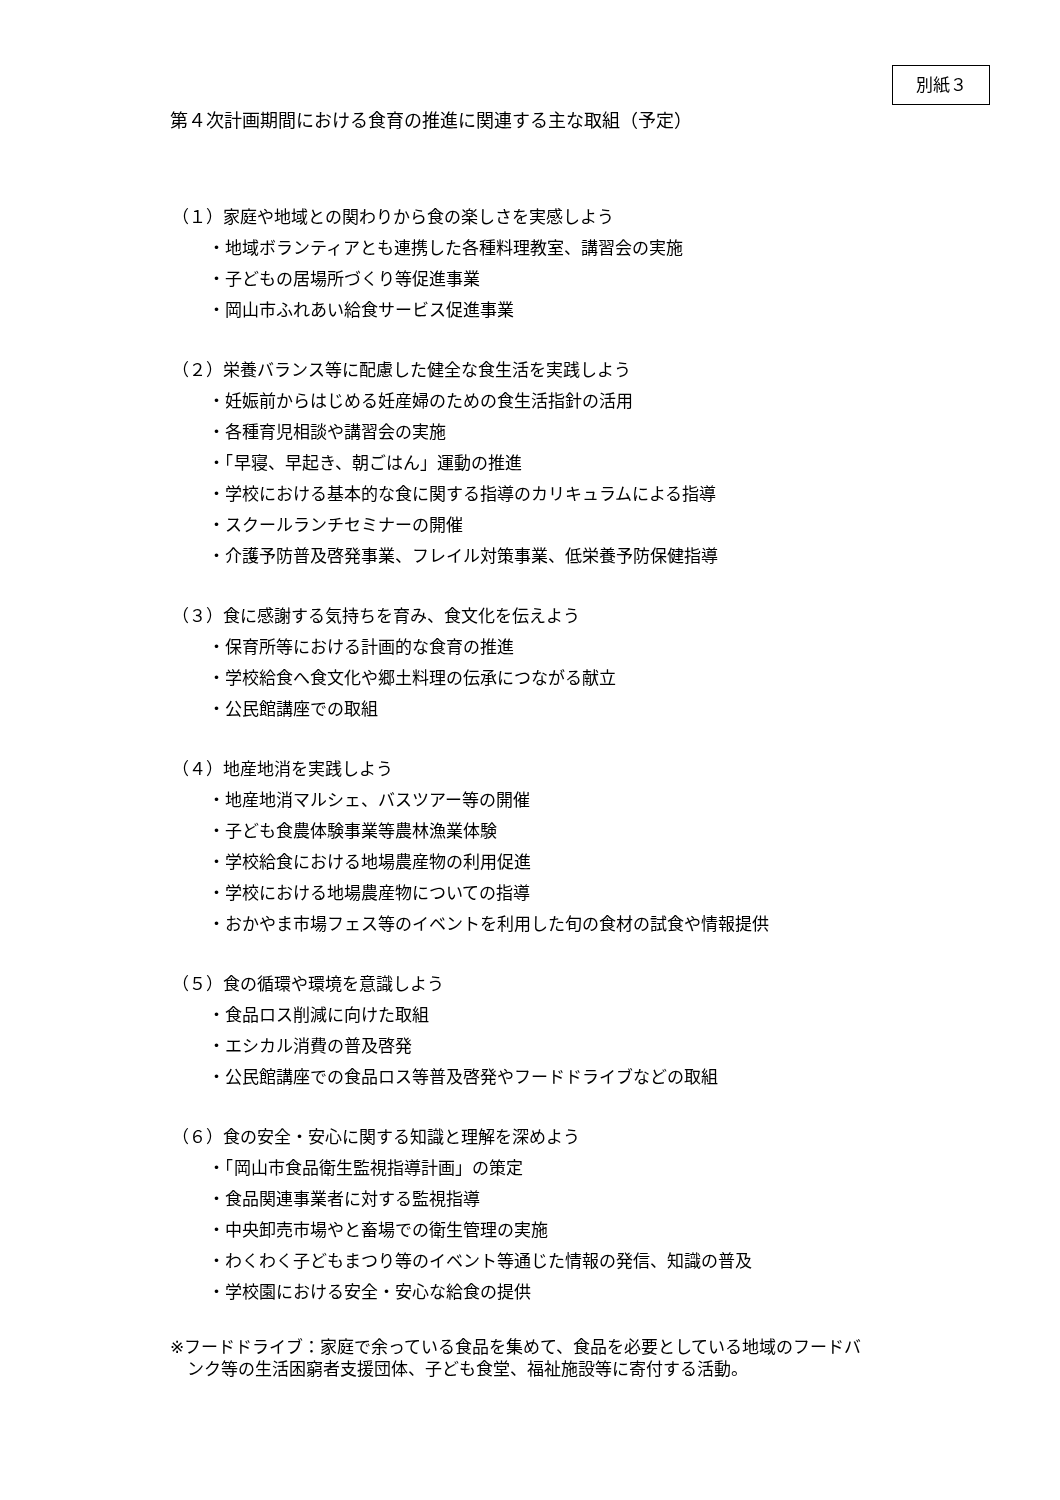別紙３
第４次計画期間における食育の推進に関連する主な取組（予定）
（１）家庭や地域との関わりから食の楽しさを実感しよう
・地域ボランティアとも連携した各種料理教室、講習会の実施
・子どもの居場所づくり等促進事業
・岡山市ふれあい給食サービス促進事業
（２）栄養バランス等に配慮した健全な食生活を実践しよう
・妊娠前からはじめる妊産婦のための食生活指針の活用
・各種育児相談や講習会の実施
・「早寝、早起き、朝ごはん」運動の推進
・学校における基本的な食に関する指導のカリキュラムによる指導
・スクールランチセミナーの開催
・介護予防普及啓発事業、フレイル対策事業、低栄養予防保健指導
（３）食に感謝する気持ちを育み、食文化を伝えよう
・保育所等における計画的な食育の推進
・学校給食へ食文化や郷土料理の伝承につながる献立
・公民館講座での取組
（４）地産地消を実践しよう
・地産地消マルシェ、バスツアー等の開催
・子ども食農体験事業等農林漁業体験
・学校給食における地場農産物の利用促進
・学校における地場農産物についての指導
・おかやま市場フェス等のイベントを利用した旬の食材の試食や情報提供
（５）食の循環や環境を意識しよう
・食品ロス削減に向けた取組
・エシカル消費の普及啓発
・公民館講座での食品ロス等普及啓発やフードドライブなどの取組
（６）食の安全・安心に関する知識と理解を深めよう
・「岡山市食品衛生監視指導計画」の策定
・食品関連事業者に対する監視指導
・中央卸売市場やと畜場での衛生管理の実施
・わくわく子どもまつり等のイベント等通じた情報の発信、知識の普及
・学校園における安全・安心な給食の提供
※フードドライブ：家庭で余っている食品を集めて、食品を必要としている地域のフードバ
ンク等の生活困窮者支援団体、子ども食堂、福祉施設等に寄付する活動。